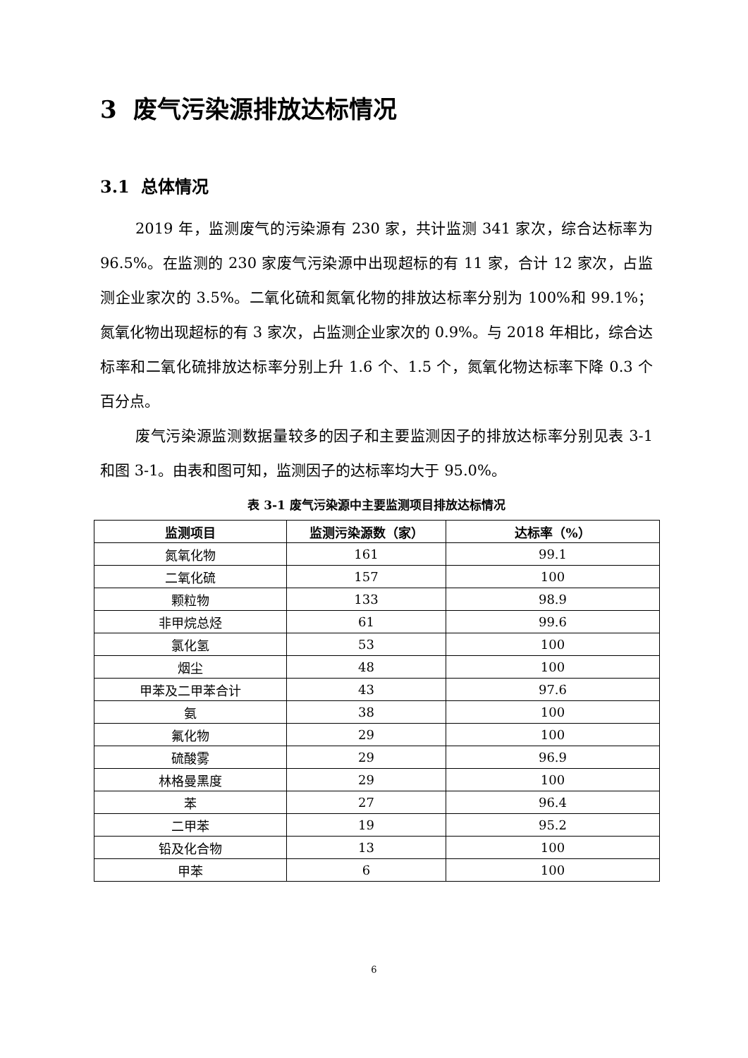3 废气污染源排放达标情况
3.1 总体情况
2019 年，监测废气的污染源有 230 家，共计监测 341 家次，综合达标率为 96.5%。在监测的 230 家废气污染源中出现超标的有 11 家，合计 12 家次，占监测企业家次的 3.5%。二氧化硫和氮氧化物的排放达标率分别为 100%和 99.1%；氮氧化物出现超标的有 3 家次，占监测企业家次的 0.9%。与 2018 年相比，综合达标率和二氧化硫排放达标率分别上升 1.6 个、1.5 个，氮氧化物达标率下降 0.3 个百分点。
废气污染源监测数据量较多的因子和主要监测因子的排放达标率分别见表 3-1 和图 3-1。由表和图可知，监测因子的达标率均大于 95.0%。
表 3-1 废气污染源中主要监测项目排放达标情况
| 监测项目 | 监测污染源数（家） | 达标率（%） |
| --- | --- | --- |
| 氮氧化物 | 161 | 99.1 |
| 二氧化硫 | 157 | 100 |
| 颗粒物 | 133 | 98.9 |
| 非甲烷总烃 | 61 | 99.6 |
| 氯化氢 | 53 | 100 |
| 烟尘 | 48 | 100 |
| 甲苯及二甲苯合计 | 43 | 97.6 |
| 氨 | 38 | 100 |
| 氟化物 | 29 | 100 |
| 硫酸雾 | 29 | 96.9 |
| 林格曼黑度 | 29 | 100 |
| 苯 | 27 | 96.4 |
| 二甲苯 | 19 | 95.2 |
| 铅及化合物 | 13 | 100 |
| 甲苯 | 6 | 100 |
6